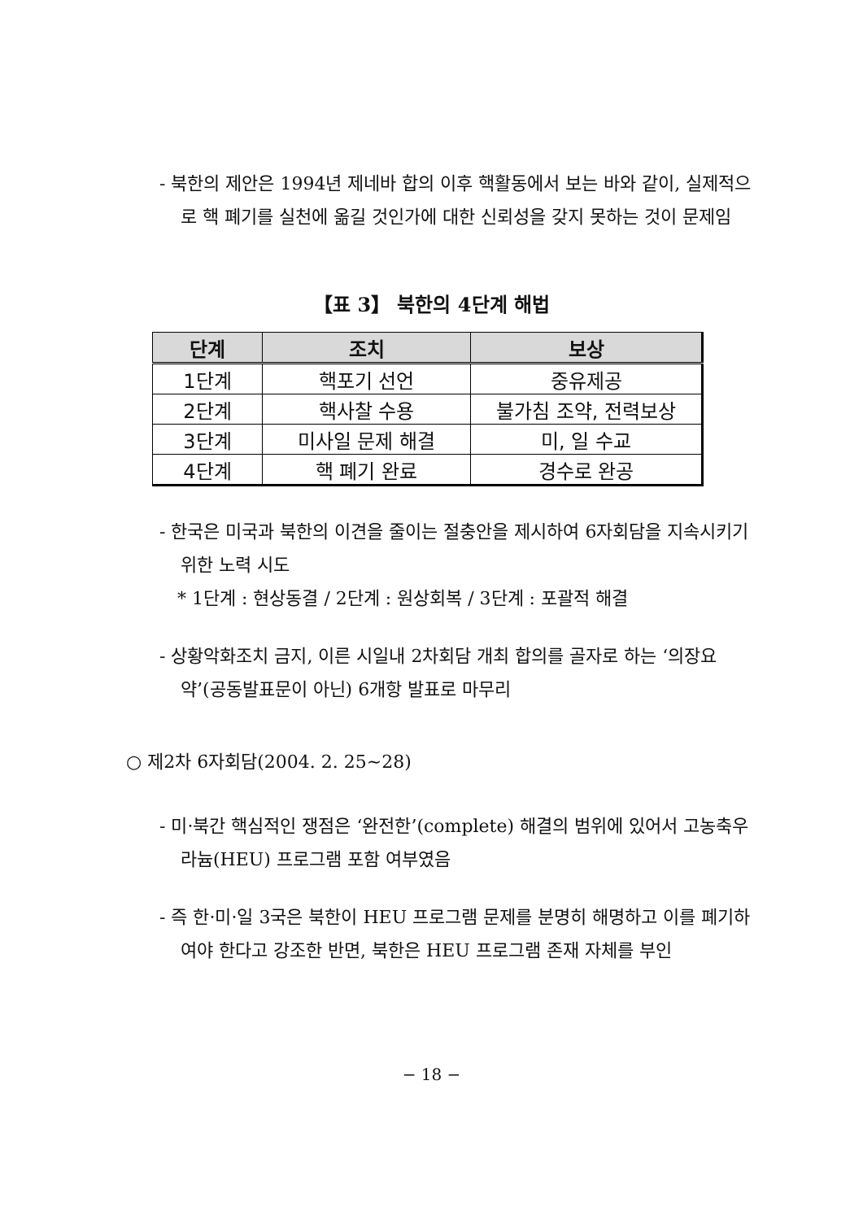- 북한의 제안은 1994년 제네바 합의 이후 핵활동에서 보는 바와 같이, 실제적으로 핵 폐기를 실천에 옮길 것인가에 대한 신뢰성을 갖지 못하는 것이 문제임
【표 3】 북한의 4단계 해법
| 단계 | 조치 | 보상 |
| --- | --- | --- |
| 1단계 | 핵포기 선언 | 중유제공 |
| 2단계 | 핵사찰 수용 | 불가침 조약, 전력보상 |
| 3단계 | 미사일 문제 해결 | 미, 일 수교 |
| 4단계 | 핵 폐기 완료 | 경수로 완공 |
- 한국은 미국과 북한의 이견을 줄이는 절충안을 제시하여 6자회담을 지속시키기 위한 노력 시도
* 1단계 : 현상동결 / 2단계 : 원상회복 / 3단계 : 포괄적 해결
- 상황악화조치 금지, 이른 시일내 2차회담 개최 합의를 골자로 하는 ‘의장요약’(공동발표문이 아닌) 6개항 발표로 마무리
○ 제2차 6자회담(2004. 2. 25~28)
- 미·북간 핵심적인 쟁점은 ‘완전한’(complete) 해결의 범위에 있어서 고농축우라늄(HEU) 프로그램 포함 여부였음
- 즉 한·미·일 3국은 북한이 HEU 프로그램 문제를 분명히 해명하고 이를 폐기하여야 한다고 강조한 반면, 북한은 HEU 프로그램 존재 자체를 부인
− 18 −